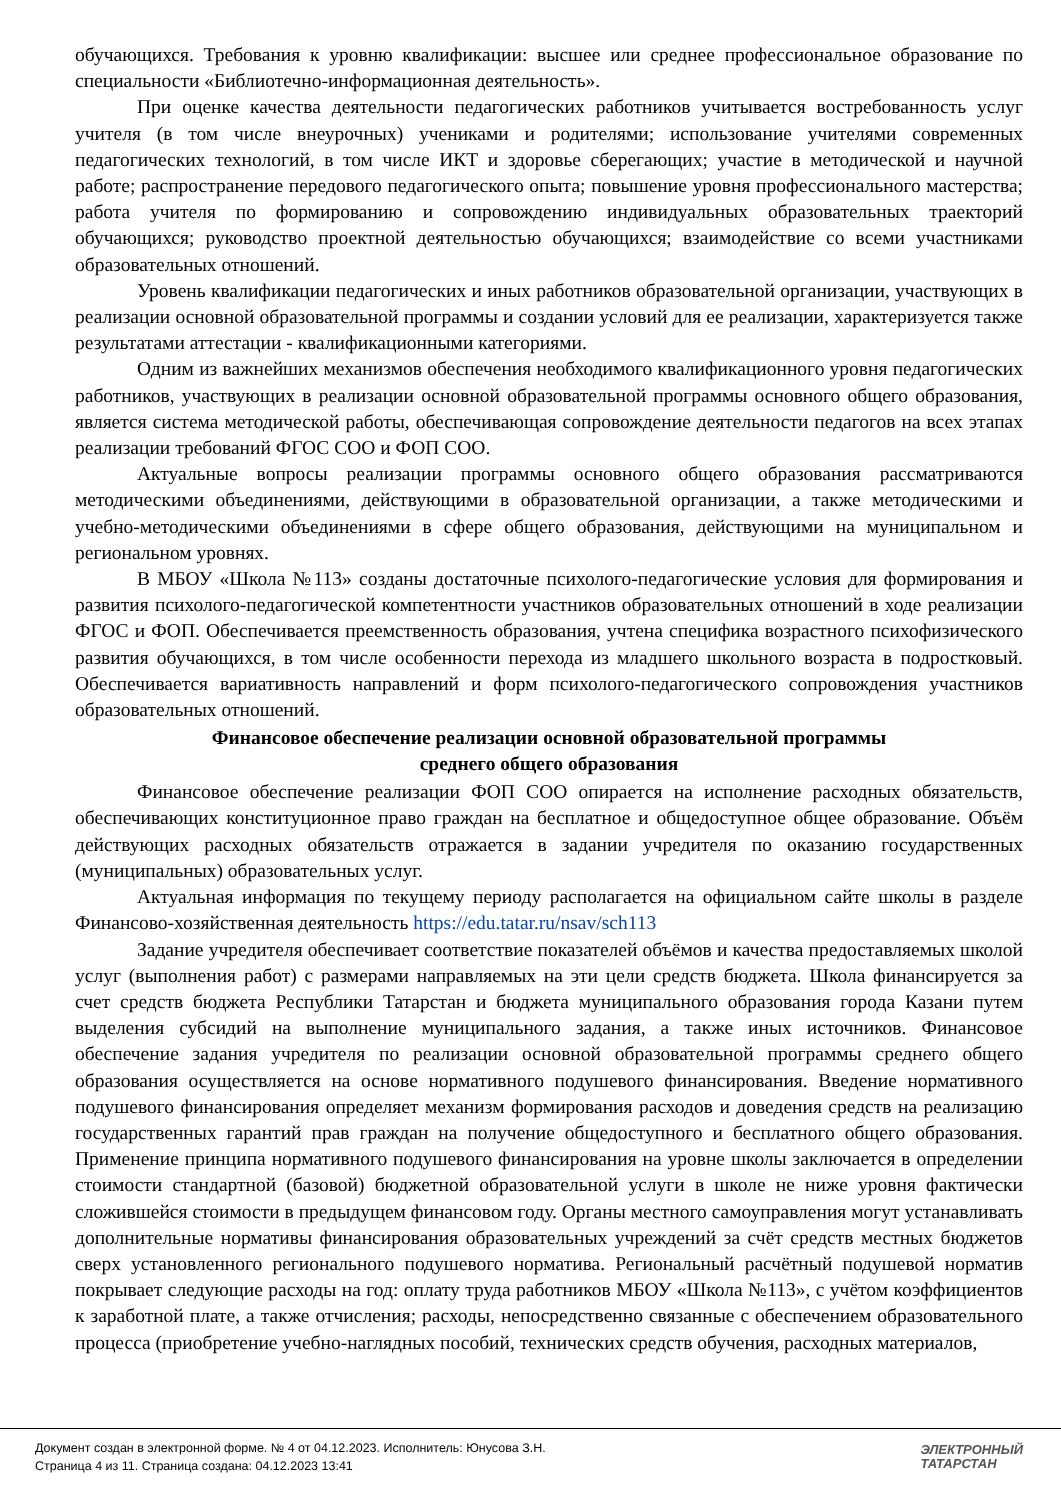обучающихся. Требования к уровню квалификации: высшее или среднее профессиональное образование по специальности «Библиотечно-информационная деятельность».
При оценке качества деятельности педагогических работников учитывается востребованность услуг учителя (в том числе внеурочных) учениками и родителями; использование учителями современных педагогических технологий, в том числе ИКТ и здоровье сберегающих; участие в методической и научной работе; распространение передового педагогического опыта; повышение уровня профессионального мастерства; работа учителя по формированию и сопровождению индивидуальных образовательных траекторий обучающихся; руководство проектной деятельностью обучающихся; взаимодействие со всеми участниками образовательных отношений.
Уровень квалификации педагогических и иных работников образовательной организации, участвующих в реализации основной образовательной программы и создании условий для ее реализации, характеризуется также результатами аттестации - квалификационными категориями.
Одним из важнейших механизмов обеспечения необходимого квалификационного уровня педагогических работников, участвующих в реализации основной образовательной программы основного общего образования, является система методической работы, обеспечивающая сопровождение деятельности педагогов на всех этапах реализации требований ФГОС СОО и ФОП СОО.
Актуальные вопросы реализации программы основного общего образования рассматриваются методическими объединениями, действующими в образовательной организации, а также методическими и учебно-методическими объединениями в сфере общего образования, действующими на муниципальном и региональном уровнях.
В МБОУ «Школа №113» созданы достаточные психолого-педагогические условия для формирования и развития психолого-педагогической компетентности участников образовательных отношений в ходе реализации ФГОС и ФОП. Обеспечивается преемственность образования, учтена специфика возрастного психофизического развития обучающихся, в том числе особенности перехода из младшего школьного возраста в подростковый. Обеспечивается вариативность направлений и форм психолого-педагогического сопровождения участников образовательных отношений.
Финансовое обеспечение реализации основной образовательной программы
среднего общего образования
Финансовое обеспечение реализации ФОП СОО опирается на исполнение расходных обязательств, обеспечивающих конституционное право граждан на бесплатное и общедоступное общее образование. Объём действующих расходных обязательств отражается в задании учредителя по оказанию государственных (муниципальных) образовательных услуг.
Актуальная информация по текущему периоду располагается на официальном сайте школы в разделе Финансово-хозяйственная деятельность https://edu.tatar.ru/nsav/sch113
Задание учредителя обеспечивает соответствие показателей объёмов и качества предоставляемых школой услуг (выполнения работ) с размерами направляемых на эти цели средств бюджета. Школа финансируется за счет средств бюджета Республики Татарстан и бюджета муниципального образования города Казани путем выделения субсидий на выполнение муниципального задания, а также иных источников. Финансовое обеспечение задания учредителя по реализации основной образовательной программы среднего общего образования осуществляется на основе нормативного подушевого финансирования. Введение нормативного подушевого финансирования определяет механизм формирования расходов и доведения средств на реализацию государственных гарантий прав граждан на получение общедоступного и бесплатного общего образования. Применение принципа нормативного подушевого финансирования на уровне школы заключается в определении стоимости стандартной (базовой) бюджетной образовательной услуги в школе не ниже уровня фактически сложившейся стоимости в предыдущем финансовом году. Органы местного самоуправления могут устанавливать дополнительные нормативы финансирования образовательных учреждений за счёт средств местных бюджетов сверх установленного регионального подушевого норматива. Региональный расчётный подушевой норматив покрывает следующие расходы на год: оплату труда работников МБОУ «Школа №113», с учётом коэффициентов к заработной плате, а также отчисления; расходы, непосредственно связанные с обеспечением образовательного процесса (приобретение учебно-наглядных пособий, технических средств обучения, расходных материалов,
Документ создан в электронной форме. № 4 от 04.12.2023. Исполнитель: Юнусова З.Н.
Страница 4 из 11. Страница создана: 04.12.2023 13:41
ЭЛЕКТРОННЫЙ
ТАТАРСТАН